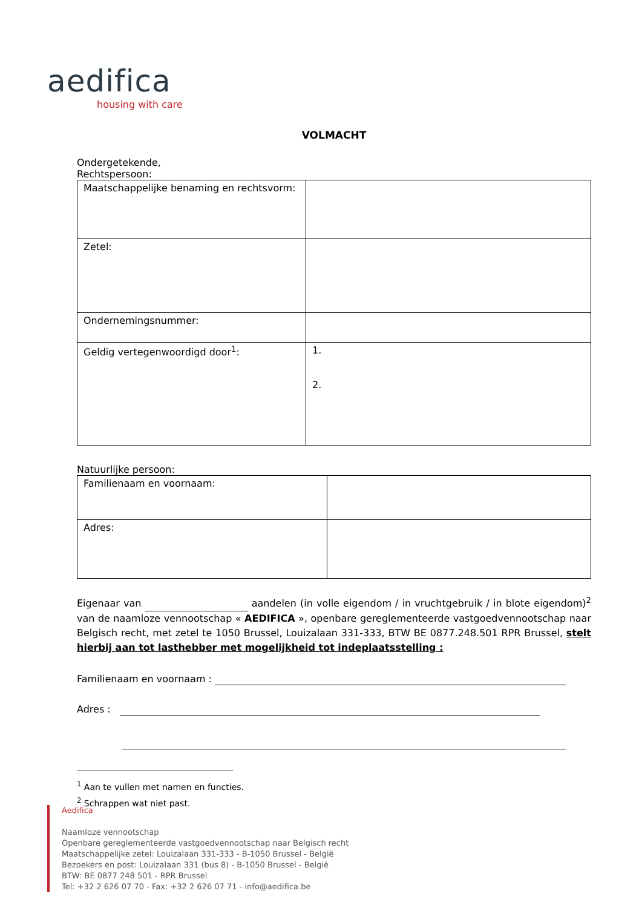aedifica
housing with care
VOLMACHT
Ondergetekende,
Rechtspersoon:
| Maatschappelijke benaming en rechtsvorm: | |
| Zetel: | |
| Ondernemingsnummer: | |
| Geldig vertegenwoordigd door<sup>1</sup>: | 1. 2. |
Natuurlijke persoon:
| Familienaam en voornaam: | |
| Adres: | |
Eigenaar van aandelen (in volle eigendom / in vruchtgebruik / in blote eigendom)<sup>2</sup> van de naamloze vennootschap « AEDIFICA », openbare gereglementeerde vastgoedvennootschap naar Belgisch recht, met zetel te 1050 Brussel, Louizalaan 331-333, BTW BE 0877.248.501 RPR Brussel, stelt hierbij aan tot lasthebber met mogelijkheid tot indeplaatsstelling :
Familienaam en voornaam :
Adres :
<sup>1</sup> Aan te vullen met namen en functies.
<sup>2</sup> Schrappen wat niet past.
Aedifica
Naamloze vennootschap
Openbare gereglementeerde vastgoedvennootschap naar Belgisch recht
Maatschappelijke zetel: Louizalaan 331-333 - B-1050 Brussel - België
Bezoekers en post: Louizalaan 331 (bus 8) - B-1050 Brussel - België
BTW: BE 0877 248 501 - RPR Brussel
Tel: +32 2 626 07 70 - Fax: +32 2 626 07 71 - info@aedifica.be